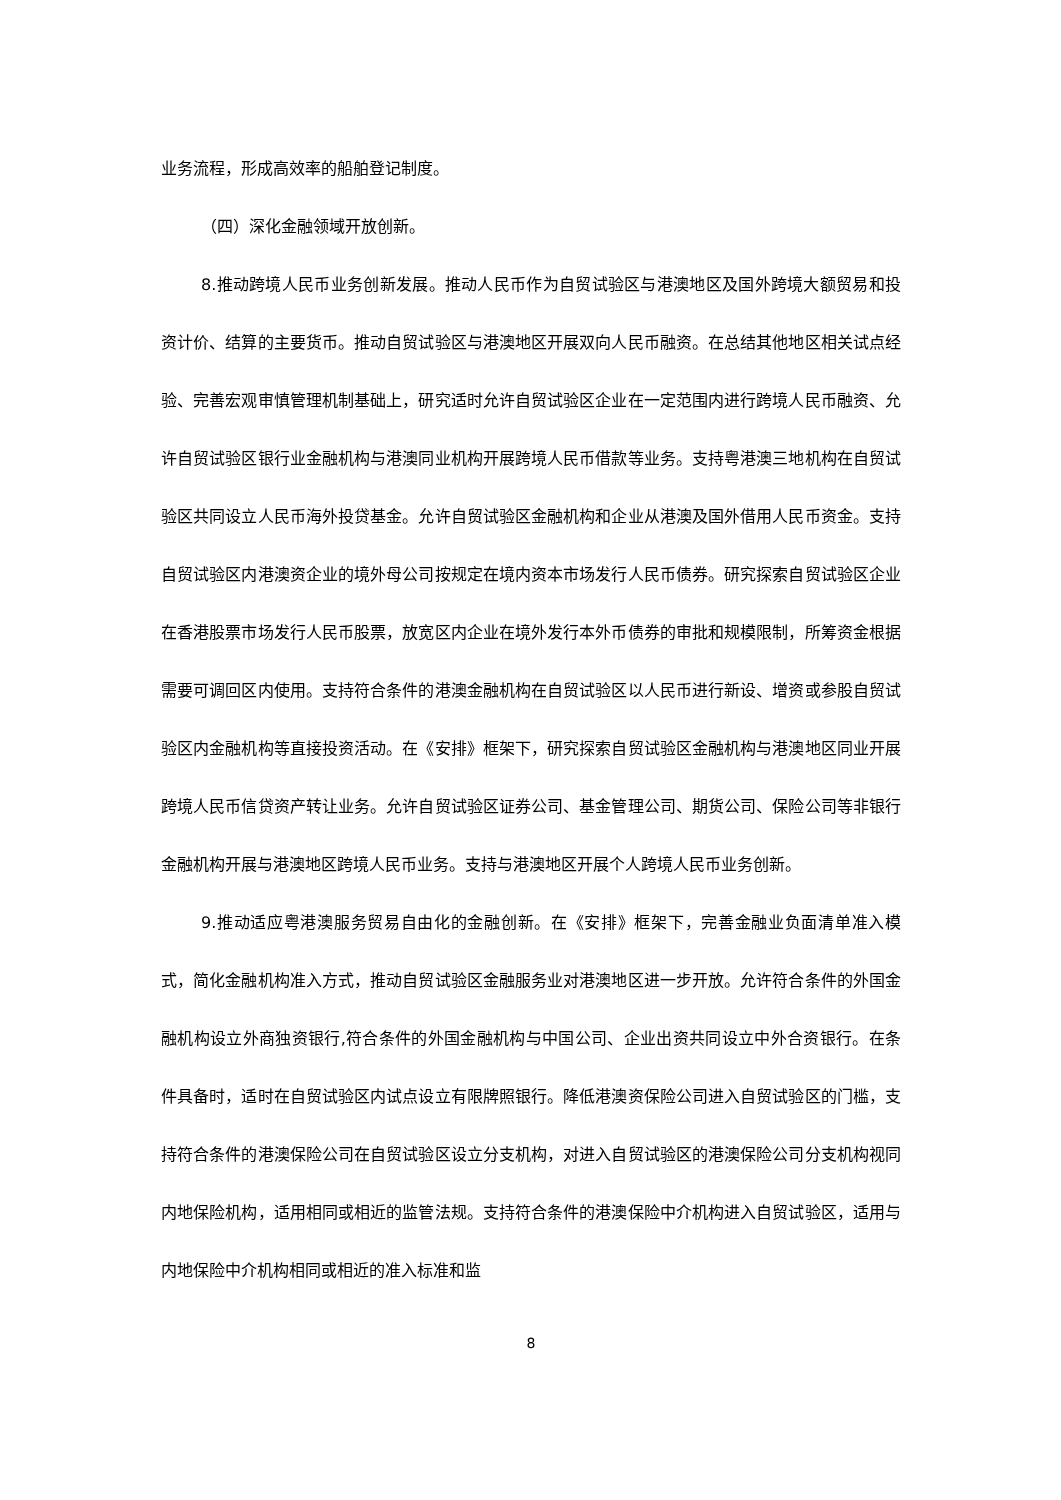业务流程，形成高效率的船舶登记制度。
（四）深化金融领域开放创新。
8.推动跨境人民币业务创新发展。推动人民币作为自贸试验区与港澳地区及国外跨境大额贸易和投资计价、结算的主要货币。推动自贸试验区与港澳地区开展双向人民币融资。在总结其他地区相关试点经验、完善宏观审慎管理机制基础上，研究适时允许自贸试验区企业在一定范围内进行跨境人民币融资、允许自贸试验区银行业金融机构与港澳同业机构开展跨境人民币借款等业务。支持粤港澳三地机构在自贸试验区共同设立人民币海外投贷基金。允许自贸试验区金融机构和企业从港澳及国外借用人民币资金。支持自贸试验区内港澳资企业的境外母公司按规定在境内资本市场发行人民币债券。研究探索自贸试验区企业在香港股票市场发行人民币股票，放宽区内企业在境外发行本外币债券的审批和规模限制，所筹资金根据需要可调回区内使用。支持符合条件的港澳金融机构在自贸试验区以人民币进行新设、增资或参股自贸试验区内金融机构等直接投资活动。在《安排》框架下，研究探索自贸试验区金融机构与港澳地区同业开展跨境人民币信贷资产转让业务。允许自贸试验区证券公司、基金管理公司、期货公司、保险公司等非银行金融机构开展与港澳地区跨境人民币业务。支持与港澳地区开展个人跨境人民币业务创新。
9.推动适应粤港澳服务贸易自由化的金融创新。在《安排》框架下，完善金融业负面清单准入模式，简化金融机构准入方式，推动自贸试验区金融服务业对港澳地区进一步开放。允许符合条件的外国金融机构设立外商独资银行,符合条件的外国金融机构与中国公司、企业出资共同设立中外合资银行。在条件具备时，适时在自贸试验区内试点设立有限牌照银行。降低港澳资保险公司进入自贸试验区的门槛，支持符合条件的港澳保险公司在自贸试验区设立分支机构，对进入自贸试验区的港澳保险公司分支机构视同内地保险机构，适用相同或相近的监管法规。支持符合条件的港澳保险中介机构进入自贸试验区，适用与内地保险中介机构相同或相近的准入标准和监
8